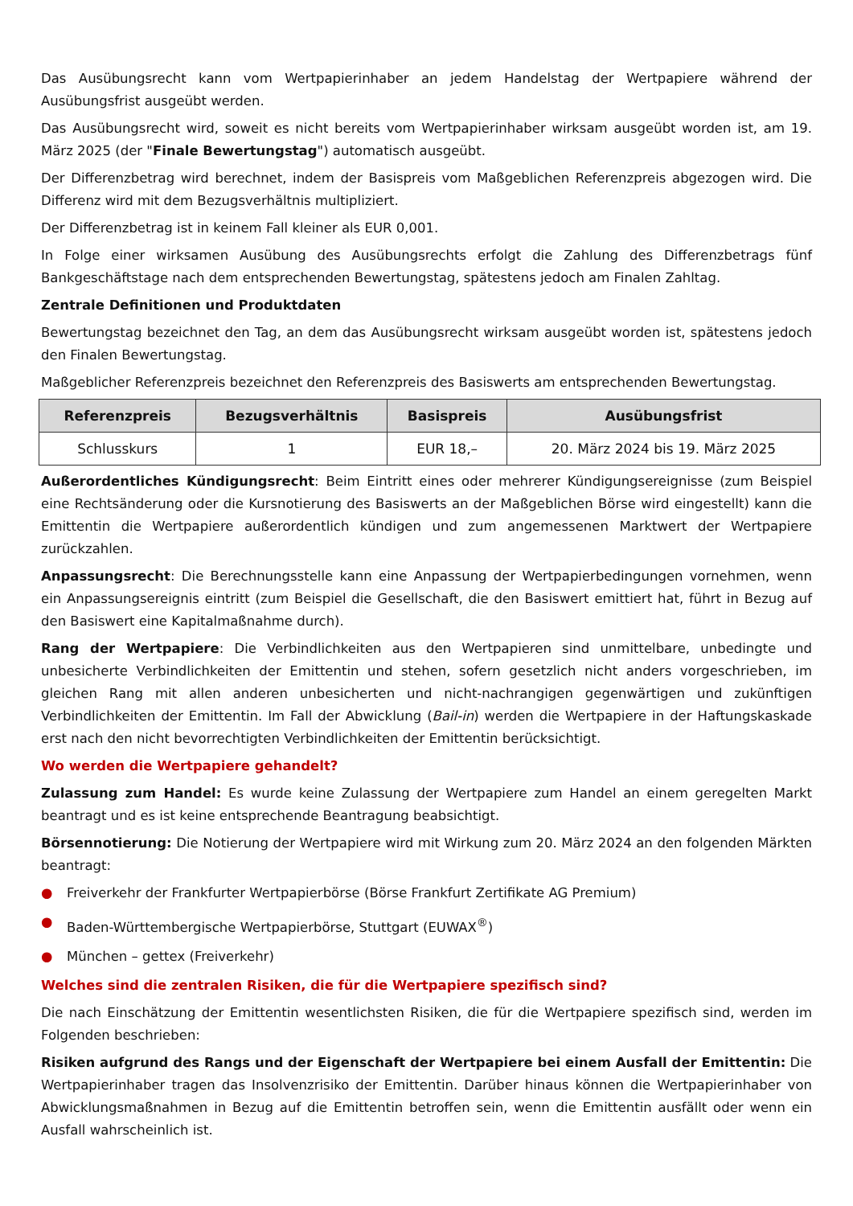Das Ausübungsrecht kann vom Wertpapierinhaber an jedem Handelstag der Wertpapiere während der Ausübungsfrist ausgeübt werden.
Das Ausübungsrecht wird, soweit es nicht bereits vom Wertpapierinhaber wirksam ausgeübt worden ist, am 19. März 2025 (der "Finale Bewertungstag") automatisch ausgeübt.
Der Differenzbetrag wird berechnet, indem der Basispreis vom Maßgeblichen Referenzpreis abgezogen wird. Die Differenz wird mit dem Bezugsverhältnis multipliziert.
Der Differenzbetrag ist in keinem Fall kleiner als EUR 0,001.
In Folge einer wirksamen Ausübung des Ausübungsrechts erfolgt die Zahlung des Differenzbetrags fünf Bankgeschäftstage nach dem entsprechenden Bewertungstag, spätestens jedoch am Finalen Zahltag.
Zentrale Definitionen und Produktdaten
Bewertungstag bezeichnet den Tag, an dem das Ausübungsrecht wirksam ausgeübt worden ist, spätestens jedoch den Finalen Bewertungstag.
Maßgeblicher Referenzpreis bezeichnet den Referenzpreis des Basiswerts am entsprechenden Bewertungstag.
| Referenzpreis | Bezugsverhältnis | Basispreis | Ausübungsfrist |
| --- | --- | --- | --- |
| Schlusskurs | 1 | EUR 18,– | 20. März 2024 bis 19. März 2025 |
Außerordentliches Kündigungsrecht: Beim Eintritt eines oder mehrerer Kündigungsereignisse (zum Beispiel eine Rechtsänderung oder die Kursnotierung des Basiswerts an der Maßgeblichen Börse wird eingestellt) kann die Emittentin die Wertpapiere außerordentlich kündigen und zum angemessenen Marktwert der Wertpapiere zurückzahlen.
Anpassungsrecht: Die Berechnungsstelle kann eine Anpassung der Wertpapierbedingungen vornehmen, wenn ein Anpassungsereignis eintritt (zum Beispiel die Gesellschaft, die den Basiswert emittiert hat, führt in Bezug auf den Basiswert eine Kapitalmaßnahme durch).
Rang der Wertpapiere: Die Verbindlichkeiten aus den Wertpapieren sind unmittelbare, unbedingte und unbesicherte Verbindlichkeiten der Emittentin und stehen, sofern gesetzlich nicht anders vorgeschrieben, im gleichen Rang mit allen anderen unbesicherten und nicht-nachrangigen gegenwärtigen und zukünftigen Verbindlichkeiten der Emittentin. Im Fall der Abwicklung (Bail-in) werden die Wertpapiere in der Haftungskaskade erst nach den nicht bevorrechtigten Verbindlichkeiten der Emittentin berücksichtigt.
Wo werden die Wertpapiere gehandelt?
Zulassung zum Handel: Es wurde keine Zulassung der Wertpapiere zum Handel an einem geregelten Markt beantragt und es ist keine entsprechende Beantragung beabsichtigt.
Börsennotierung: Die Notierung der Wertpapiere wird mit Wirkung zum 20. März 2024 an den folgenden Märkten beantragt:
● Freiverkehr der Frankfurter Wertpapierbörse (Börse Frankfurt Zertifikate AG Premium)
● Baden-Württembergische Wertpapierbörse, Stuttgart (EUWAX<sup>®</sup>)
● München – gettex (Freiverkehr)
Welches sind die zentralen Risiken, die für die Wertpapiere spezifisch sind?
Die nach Einschätzung der Emittentin wesentlichsten Risiken, die für die Wertpapiere spezifisch sind, werden im Folgenden beschrieben:
Risiken aufgrund des Rangs und der Eigenschaft der Wertpapiere bei einem Ausfall der Emittentin: Die Wertpapierinhaber tragen das Insolvenzrisiko der Emittentin. Darüber hinaus können die Wertpapierinhaber von Abwicklungsmaßnahmen in Bezug auf die Emittentin betroffen sein, wenn die Emittentin ausfällt oder wenn ein Ausfall wahrscheinlich ist.